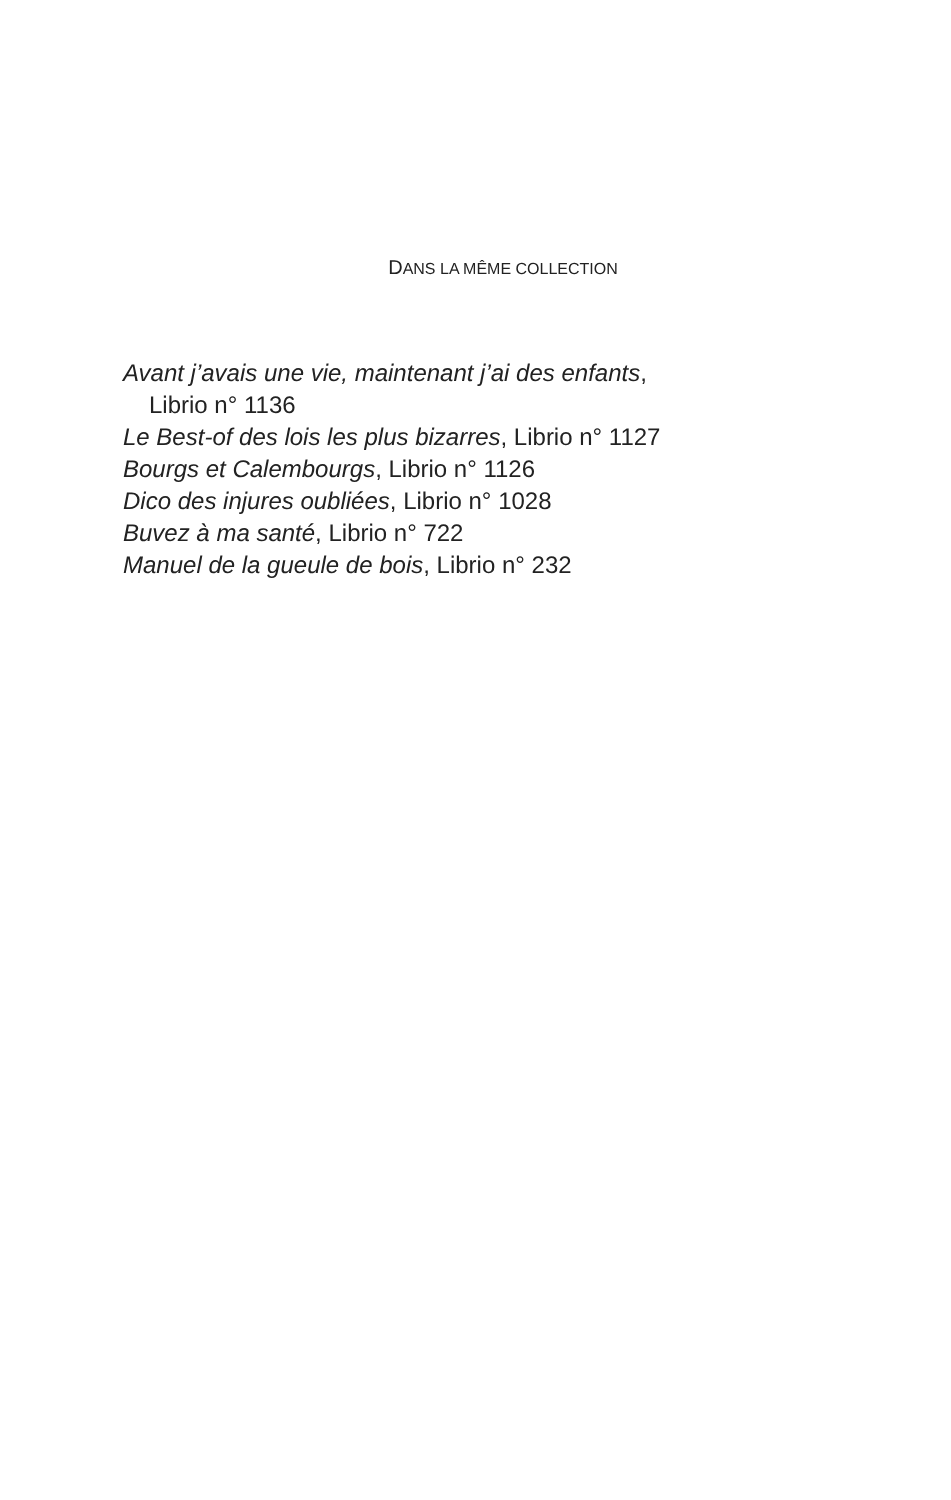DANS LA MÊME COLLECTION
Avant j’avais une vie, maintenant j’ai des enfants,
Librio n° 1136
Le Best-of des lois les plus bizarres, Librio n° 1127
Bourgs et Calembourgs, Librio n° 1126
Dico des injures oubliées, Librio n° 1028
Buvez à ma santé, Librio n° 722
Manuel de la gueule de bois, Librio n° 232